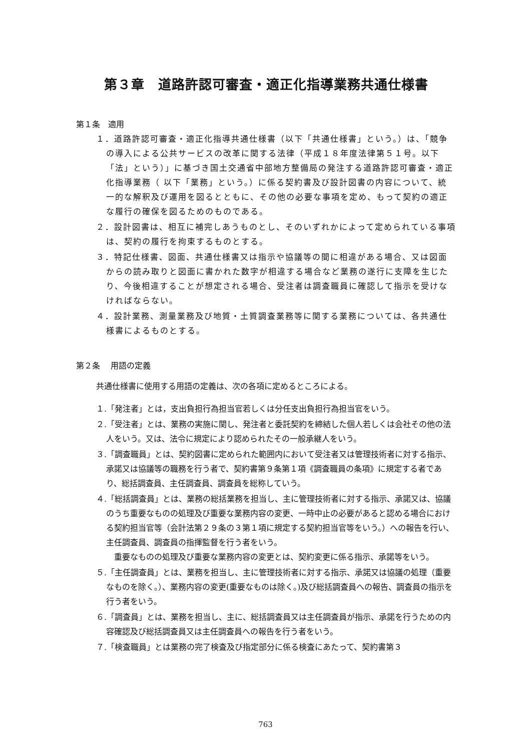第３章　道路許認可審査・適正化指導業務共通仕様書
第１条　適用
１．道路許認可審査・適正化指導共通仕様書（以下「共通仕様書」という。）は、「競争の導入による公共サービスの改革に関する法律（平成１８年度法律第５１号。以下「法」という）」に基づき国土交通省中部地方整備局の発注する道路許認可審査・適正化指導業務（ 以下「業務」という。）に係る契約書及び設計図書の内容について、統一的な解釈及び運用を図るとともに、その他の必要な事項を定め、もって契約の適正な履行の確保を図るためのものである。
２．設計図書は、相互に補完しあうものとし、そのいずれかによって定められている事項は、契約の履行を拘束するものとする。
３．特記仕様書、図面、共通仕様書又は指示や協議等の間に相違がある場合、又は図面からの読み取りと図面に書かれた数字が相違する場合など業務の遂行に支障を生じたり、今後相違することが想定される場合、受注者は調査職員に確認して指示を受けなければならない。
４．設計業務、測量業務及び地質・土質調査業務等に関する業務については、各共通仕様書によるものとする。
第２条　 用語の定義
共通仕様書に使用する用語の定義は、次の各項に定めるところによる。
１.「発注者」とは，支出負担行為担当官若しくは分任支出負担行為担当官をいう。
２.「受注者」とは、業務の実施に関し、発注者と委託契約を締結した個人若しくは会社その他の法人をいう。又は、法令に規定により認められたその一般承継人をいう。
３.「調査職員」とは、契約図書に定められた範囲内において受注者又は管理技術者に対する指示、承諾又は協議等の職務を行う者で、契約書第９条第１項《調査職員の条項》に規定する者であり、総括調査員、主任調査員、調査員を総称していう。
４.「総括調査員」とは、業務の総括業務を担当し、主に管理技術者に対する指示、承諾又は、協議のうち重要なものの処理及び重要な業務内容の変更、一時中止の必要があると認める場合における契約担当官等（会計法第２９条の３第１項に規定する契約担当官等をいう。）への報告を行い、主任調査員、調査員の指揮監督を行う者をいう。
　重要なものの処理及び重要な業務内容の変更とは、契約変更に係る指示、承諾等をいう。
５.「主任調査員」とは、業務を担当し、主に管理技術者に対する指示、承諾又は協議の処理（重要なものを除く。）、業務内容の変更(重要なものは除く。)及び総括調査員への報告、調査員の指示を行う者をいう。
６.「調査員」とは、業務を担当し、主に、総括調査員又は主任調査員が指示、承諾を行うための内容確認及び総括調査員又は主任調査員への報告を行う者をいう。
７.「検査職員」とは業務の完了検査及び指定部分に係る検査にあたって、契約書第３
763